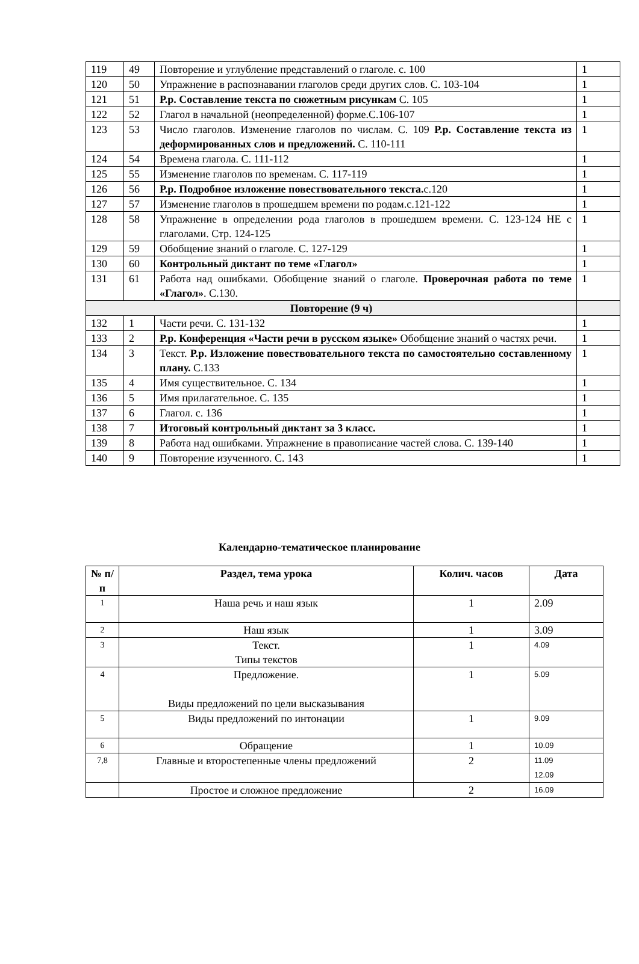| 119 | 49 | Повторение и углубление представлений о глаголе. с. 100 | 1 |
| 120 | 50 | Упражнение в распознавании глаголов среди других слов. С. 103-104 | 1 |
| 121 | 51 | Р.р. Составление текста по сюжетным рисункам С. 105 | 1 |
| 122 | 52 | Глагол в начальной (неопределенной) форме.С.106-107 | 1 |
| 123 | 53 | Число глаголов. Изменение глаголов по числам. С. 109 Р.р. Составление текста из деформированных слов и предложений. С. 110-111 | 1 |
| 124 | 54 | Времена глагола. С. 111-112 | 1 |
| 125 | 55 | Изменение глаголов по временам. С. 117-119 | 1 |
| 126 | 56 | Р.р. Подробное изложение повествовательного текста. с.120 | 1 |
| 127 | 57 | Изменение глаголов в прошедшем времени по родам.с.121-122 | 1 |
| 128 | 58 | Упражнение в определении рода глаголов в прошедшем времени. С. 123-124 НЕ с глаголами. Стр. 124-125 | 1 |
| 129 | 59 | Обобщение знаний о глаголе. С. 127-129 | 1 |
| 130 | 60 | Контрольный диктант по теме «Глагол» | 1 |
| 131 | 61 | Работа над ошибками. Обобщение знаний о глаголе. Проверочная работа по теме «Глагол» . С.130. | 1 |
| Повторение (9 ч) | | | |
| 132 | 1 | Части речи. С. 131-132 | 1 |
| 133 | 2 | Р.р. Конференция «Части речи в русском языке» Обобщение знаний о частях речи. | 1 |
| 134 | 3 | Текст. Р.р. Изложение повествовательного текста по самостоятельно составленному плану. С.133 | 1 |
| 135 | 4 | Имя существительное. С. 134 | 1 |
| 136 | 5 | Имя прилагательное. С. 135 | 1 |
| 137 | 6 | Глагол. с. 136 | 1 |
| 138 | 7 | Итоговый контрольный диктант за 3 класс. | 1 |
| 139 | 8 | Работа над ошибками. Упражнение в правописание частей слова. С. 139-140 | 1 |
| 140 | 9 | Повторение изученного. С. 143 | 1 |
Календарно-тематическое планирование
| № п/п | Раздел, тема урока | Колич. часов | Дата |
| 1 | Наша речь и наш язык | 1 | 2.09 |
| 2 | Наш язык | 1 | 3.09 |
| 3 | Текст. Типы текстов | 1 | 4.09 |
| 4 | Предложение. Виды предложений по цели высказывания | 1 | 5.09 |
| 5 | Виды предложений по интонации | 1 | 9.09 |
| 6 | Обращение | 1 | 10.09 |
| 7,8 | Главные и второстепенные члены предложений | 2 | 11.09 12.09 |
| | Простое и сложное предложение | 2 | 16.09 |